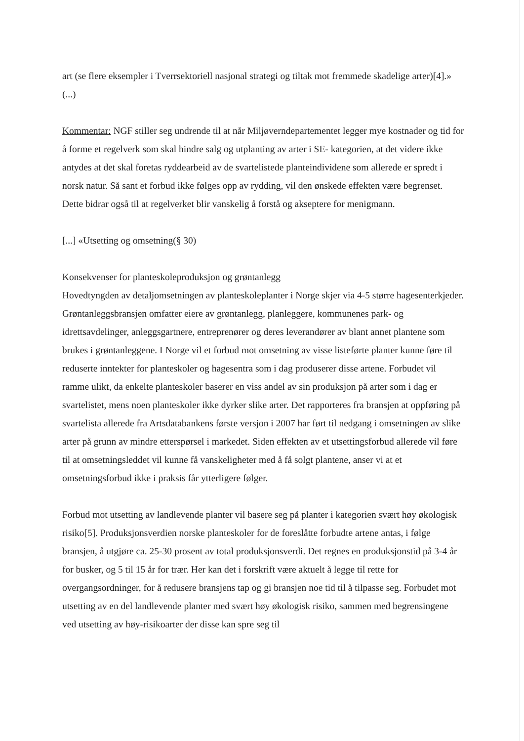art (se flere eksempler i Tverrsektoriell nasjonal strategi og tiltak mot fremmede skadelige arter)[4].» (...)
Kommentar: NGF stiller seg undrende til at når Miljøverndepartementet legger mye kostnader og tid for å forme et regelverk som skal hindre salg og utplanting av arter i SE- kategorien, at det videre ikke antydes at det skal foretas ryddearbeid av de svartelistede planteindividene som allerede er spredt i norsk natur. Så sant et forbud ikke følges opp av rydding, vil den ønskede effekten være begrenset. Dette bidrar også til at regelverket blir vanskelig å forstå og akseptere for menigmann.
[...] «Utsetting og omsetning(§ 30)
Konsekvenser for planteskoleproduksjon og grøntanlegg
Hovedtyngden av detaljomsetningen av planteskoleplanter i Norge skjer via 4-5 større hagesenterkjeder. Grøntanleggsbransjen omfatter eiere av grøntanlegg, planleggere, kommunenes park- og idrettsavdelinger, anleggsgartnere, entreprenører og deres leverandører av blant annet plantene som brukes i grøntanleggene. I Norge vil et forbud mot omsetning av visse listeførte planter kunne føre til reduserte inntekter for planteskoler og hagesentra som i dag produserer disse artene. Forbudet vil ramme ulikt, da enkelte planteskoler baserer en viss andel av sin produksjon på arter som i dag er svartelistet, mens noen planteskoler ikke dyrker slike arter. Det rapporteres fra bransjen at oppføring på svartelista allerede fra Artsdatabankens første versjon i 2007 har ført til nedgang i omsetningen av slike arter på grunn av mindre etterspørsel i markedet. Siden effekten av et utsettingsforbud allerede vil føre til at omsetningsleddet vil kunne få vanskeligheter med å få solgt plantene, anser vi at et omsetningsforbud ikke i praksis får ytterligere følger.
Forbud mot utsetting av landlevende planter vil basere seg på planter i kategorien svært høy økologisk risiko[5]. Produksjonsverdien norske planteskoler for de foreslåtte forbudte artene antas, i følge bransjen, å utgjøre ca. 25-30 prosent av total produksjonsverdi. Det regnes en produksjonstid på 3-4 år for busker, og 5 til 15 år for trær. Her kan det i forskrift være aktuelt å legge til rette for overgangsordninger, for å redusere bransjens tap og gi bransjen noe tid til å tilpasse seg. Forbudet mot utsetting av en del landlevende planter med svært høy økologisk risiko, sammen med begrensingene ved utsetting av høy-risikoarter der disse kan spre seg til